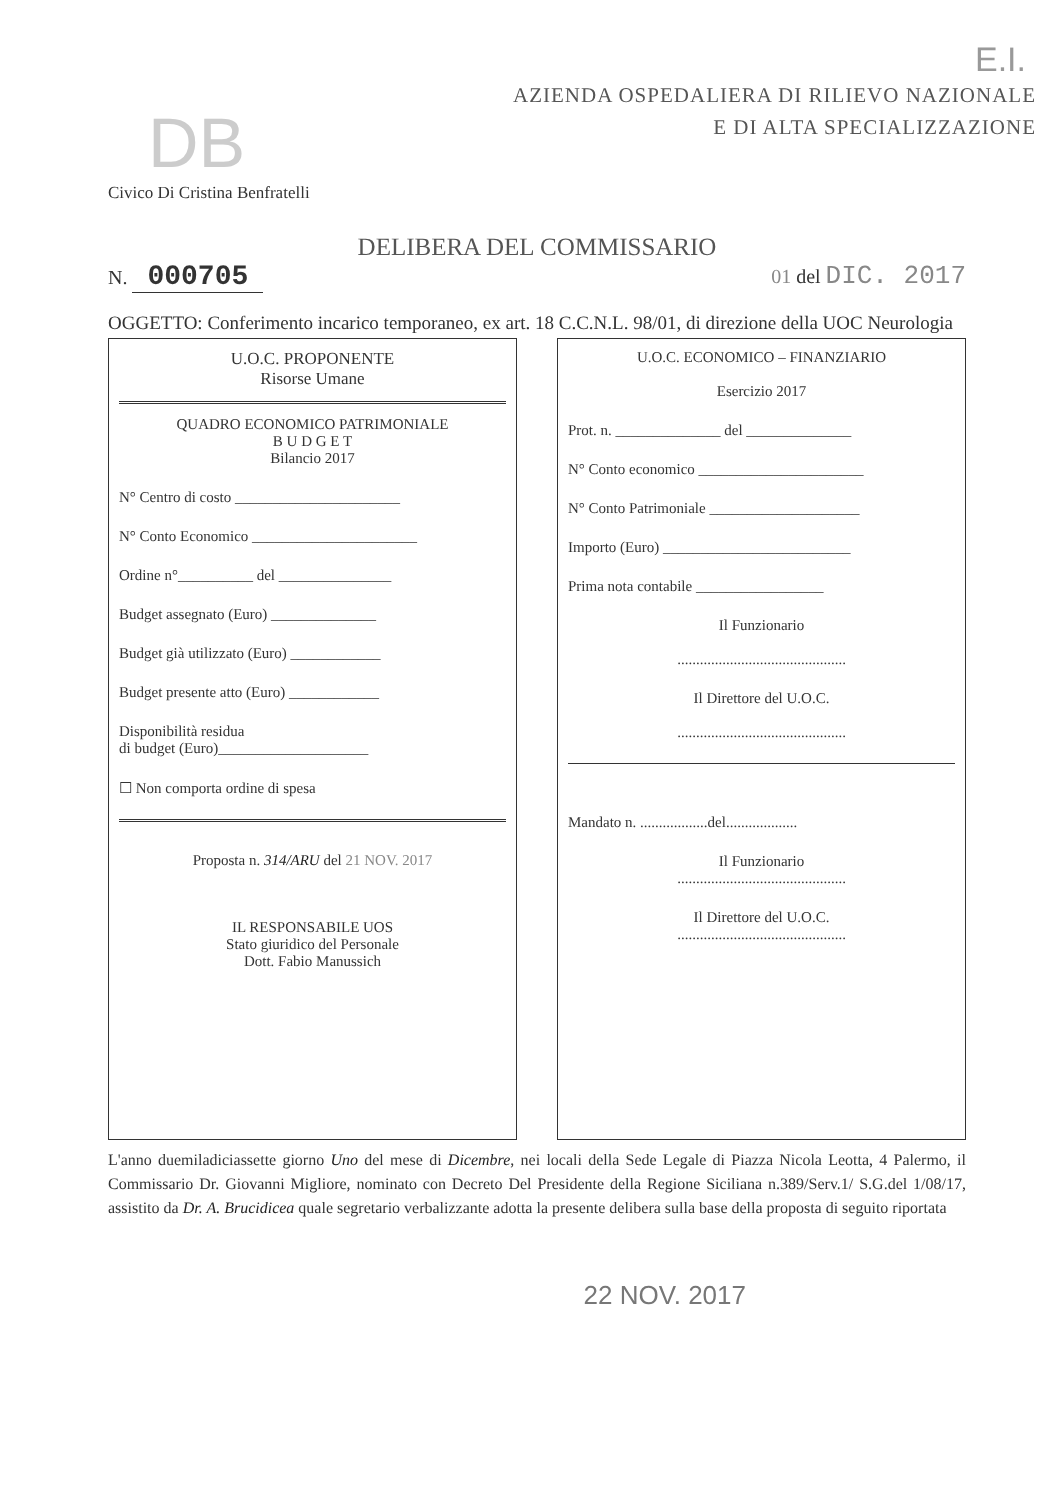E.I.
DB
Civico Di Cristina Benfratelli
AZIENDA OSPEDALIERA DI RILIEVO NAZIONALE
E DI ALTA SPECIALIZZAZIONE
DELIBERA DEL COMMISSARIO
N. 000705 01 del DIC. 2017
OGGETTO: Conferimento incarico temporaneo, ex art. 18 C.C.N.L. 98/01, di direzione della UOC Neurologia
U.O.C. PROPONENTE
Risorse Umane
QUADRO ECONOMICO PATRIMONIALE
B U D G E T
Bilancio 2017
N° Centro di costo ______________________
N° Conto Economico ______________________
Ordine n°__________ del _______________
Budget assegnato (Euro) ______________
Budget già utilizzato (Euro) ____________
Budget presente atto (Euro) ____________
Disponibilità residua
di budget (Euro)____________________
☐ Non comporta ordine di spesa
Proposta n. 314/ARU del 21 NOV. 2017
IL RESPONSABILE UOS
Stato giuridico del Personale
Dott. Fabio Manussich
U.O.C. ECONOMICO – FINANZIARIO
Esercizio 2017
Prot. n. ______________ del ______________
N° Conto economico ______________________
N° Conto Patrimoniale ____________________
Importo (Euro) _________________________
Prima nota contabile _________________
Il Funzionario
.............................................
Il Direttore del U.O.C.
.............................................
Mandato n. ..................del...................
Il Funzionario
.............................................
Il Direttore del U.O.C.
.............................................
L'anno duemiladiciassette giorno Uno del mese di Dicembre, nei locali della Sede Legale di Piazza Nicola Leotta, 4 Palermo, il Commissario Dr. Giovanni Migliore, nominato con Decreto Del Presidente della Regione Siciliana n.389/Serv.1/ S.G.del 1/08/17, assistito da Dr. A. Brucidicea quale segretario verbalizzante adotta la presente delibera sulla base della proposta di seguito riportata
22 NOV. 2017